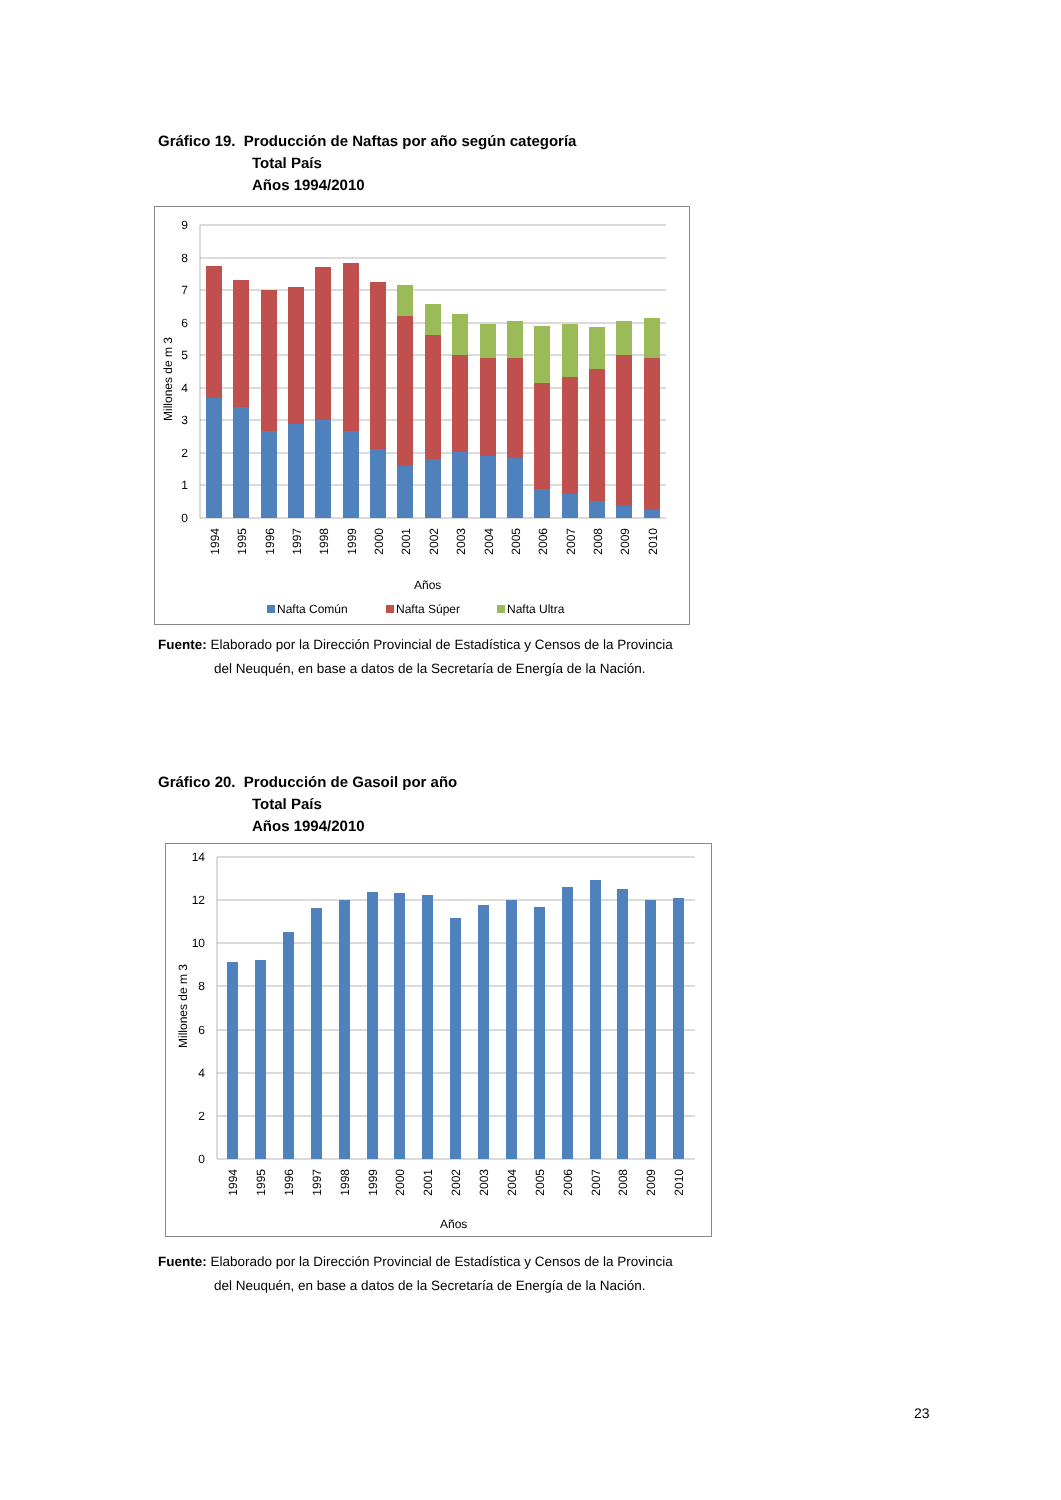Gráfico 19. Producción de Naftas por año según categoría
Total País
Años 1994/2010
0
1
2
3
4
5
6
7
8
9
Millones de m 3
1994
1995
1996
1997
1998
1999
2000
2001
2002
2003
2004
2005
2006
2007
2008
2009
2010
Años
Nafta Común
Nafta Súper
Nafta Ultra
Fuente: Elaborado por la Dirección Provincial de Estadística y Censos de la Provincia
del Neuquén, en base a datos de la Secretaría de Energía de la Nación.
Gráfico 20. Producción de Gasoil por año
Total País
Años 1994/2010
0
2
4
6
8
10
12
14
Millones de m 3
1994
1995
1996
1997
1998
1999
2000
2001
2002
2003
2004
2005
2006
2007
2008
2009
2010
Años
Fuente: Elaborado por la Dirección Provincial de Estadística y Censos de la Provincia
del Neuquén, en base a datos de la Secretaría de Energía de la Nación.
23